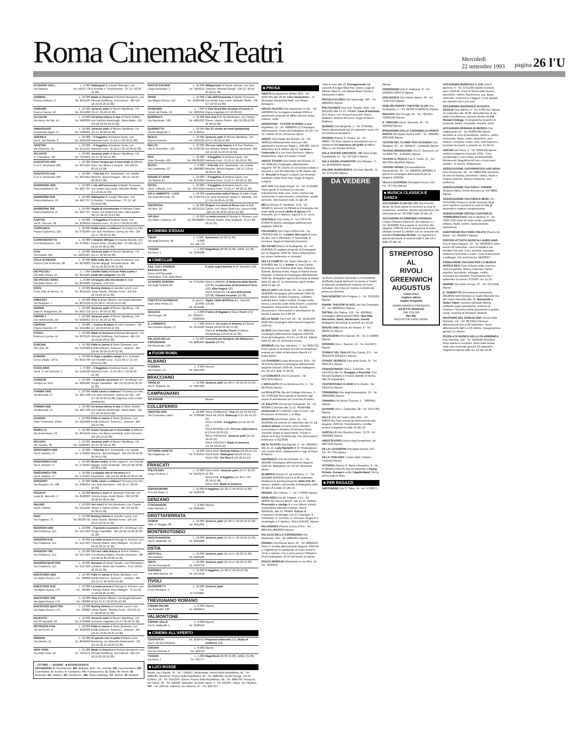Roma Cinema&Teatri
Mercoledì
22 settembre 1993
pagina 26 l'U
| ACADEMY HALL Via Stamira | L. 6.000 Tel. 44237778 | Stalingrad di Joseph Vilsmaier; con D.Horwitz e T.Kretschman - ST (17.30-20-22.30) |
| ADMIRAL Piazza Verbano, 5 | L. 10.000 Tel. 8541195 | Made in America di Richard Benjamin; con Whoopi Goldberg, Ted Danson - BR (16-18.10-20.20-22.30) |
| ADRIANO Piazza Cavour, 22 | L. 10.000 Tel. 3211896 | Jurassic park di Steven Spielberg - FA (15-17.35-20-22.30) |
| ALCAZAR Via Merry del Val, 14 | L. 10.000 Tel. 5880099 | Un'anima divisa in due di Silvio Soldini; con Fabrizio Bentivoglio, Maria Bakò - DR (16-18.10-20.20-22.30) |
| AMBASSADE Accademia Agiati, 57 | L. 10.000 Tel. 5408901 | Jurassic park di Steven Spielberg - FA (15-17.35-20-22.30) |
| AMERICA Via N. del Grande, 6 | L. 10.000 Tel. 5816168 | ○ Il fuggitivo di Andrew Davis; con Harrison Ford - G (15-17.40-20-22.30) |
| ARISTON Via Cicerone, 19 | L. 10.000 Tel. 3212597 | ○ Il fuggitivo di Andrew Davis; con Harrison Ford - G (15-17.35-19.50-22.30) |
| ATLANTIC V. Tuscolana, 745 | L. 10.000 Tel. 7610656 | Jurassic park di Steven Spielberg - FA (15-17.35-20-22.30) |
| AUGUSTUS UNO C.so V. Emanuele 203 | L. 10.000 Tel. 6875455 | Come l'acqua per il cioccolato di Alfonso Arau; con Marco Leonardi - DR (18.15-20.15-22.30) |
| AUGUSTUS DUE C.so V. Emanuele 203 | L. 10.000 Tel. 6875455 | ○ Film blu di K. Kieslowski; con Juliette Binoche, Benoit Regent - DR (17-18.45-20.30-22.30) |
| BARBERINI UNO Piazza Barberini, 25 | L. 10.000 Tel. 4827707 | L'età dell'innocenza di Martin Scorsese; con Daniel Day-Lewis, Michelle Pfeifer - SE (17-19.45-22.30) |
| BARBERINI DUE Piazza Barberini, 25 | L. 10.000 Tel. 4827707 | Stalingrad di Joseph Vilsmaier; con D.Horwitz, T.Kretschman - ST (17.40-20.10-22.30) |
| BARBERINI TRE Piazza Barberini, 25 | L. 10.000 Tel. 4827707 | Voglia di ricominciare di Michael Caton Jones; con Robert De Niro, Ellen Barkin - SE (17.40-20.10-22.30) |
| CAPITOL Via G. Sacconi, 39 | L. 10.000 Tel. 3236619 | ○ Il fuggitivo di Andrew Davis; con Harrison Ford - G (15-17.40-20-22.30) |
| CAPRANICA Piazza Capranica, 101 | L. 10.000 Tel. 6792465 | Hoffa santo o mafioso? di Danny De Vito; con Jack Nicholson, Danny De Vito - DR (15-17.30-20-22.30) |
| CAPRANICHETTA P.za Montecitorio, 125 | L. 10.000 Tel. 6796957 | L'amante bilingue di Vicente Aranda; con Imanol Arias, Ornella Muti - E (VM 18) (17-18.45-20.30-22.30) |
| CIAK Via Cassia, 692 | L. 10.000 Tel. 33251607 | Jurassic park di Steven Spielberg - FA (15-17.35-20-22.30) |
| COLA DI RIENZO Piazza Cola di Rienzo, 88 | L. 10.000 Tel. 6878303 | Mille bolle blu di Leone Pompucci; con Claudio Bigagli, Nicoletta Boris - BR (16.15-18.30-20.30-22.30) |
| DEI PICCOLI Via della Pineta, 15 | L. 7.000 Tel. 8553485 | Charlie Salta e Ciccio Palla contro i pirati del computer (16.30) |
| DEI PICCOLI SERA Via della Pineta, 15 | L. 8.000 Tel. 8553485 | Un'angelo alla mia tavola di Jane Campion - DR (21) |
| EDEN P.zza Cola di Rienzo, 74 | L. 10.000 Tel. 3612449 | Boxing Helena di Jennifer Lynch; con Julian Sands, Sherilyn Fenn - DR (16-18.10-20.20-22.30) |
| EMBASSY Via Stoppani, 7 | L. 10.000 Tel. 8070245 | Tina di Brian Gibson; con Angela Bassett - M (15.30-17.50-20.10-22.30) |
| EMPIRE Viale R. Margherita, 29 | L. 10.000 Tel. 8417719 | Jurassic park di Steven Spielberg - FA (15-17.35-20-22.30) |
| EMPIRE 2 V.le dell'Esercito, 44 | L. 10.000 Tel. 5010652 | Jurassic park di Steven Spielberg - FA (15-17.35-20-22.30) |
| ESPERIA Piazza Sonnino, 37 | L. 10.000 Tel. 5812884 | □ Lezioni di piano di Jane Campion - SE (17-18.50-20.40-22.30) |
| ETOILE Piazza in Lucina, 41 | L. 10.000 Tel. 6876125 | Made in America di Richard Benjamin; con Whoopi Goldberg, Ted Danson - BR (16-18.10-20.20-22.30) |
| EURCINE Via Liszt, 32 | L. 10.000 Tel. 5910986 | Palle in canna di Gene Quintano; con Emilio Estevez, Samuel L. Jackson - BR (16.45-18.50-20.40-22.30) |
| EUROPA Corso d'Italia, 107/a | L. 10.000 Tel. 8555736 | In fuga a quattro zampe di D. Dunham; con Franklin Levy - A (15.30-17.15-19-20.45-22.30) |
| EXCELSIOR Via B. V. del Carmelo, 2 | L. 6.000 Tel. 5292296 | ○ Il fuggitivo di Andrew Davis; con Harrison Ford - G (15.30-17.50-20.10-22.30) |
| FARNESE Campo de' Fiori | L. 10.000 Tel. 6864395 | □ Il grande cocomero di F. Archibugi; con Sergio Castellitto - BR (16.50-18.45-20.35-22.30) |
| FIAMMA UNO Via Bissolati, 47 | L. 10.000 Tel. 4827100 | Hoffa santo o mafioso? di Danny De Vito; con Jack Nicholson, Danny De Vito - DR (17.10-19.50-22.30) (Ingresso solo a inizio spettacolo) |
| FIAMMA DUE Via Bissolati, 47 | L. 10.000 Tel. 4827100 | Un'anima divisa in due di Silvio Soldini; con Fabrizio Bentivoglio, Maria Bakò - DR (17.10-19.50-22.30) |
| GARDEN Viale Trastevere, 244/a | L. 10.000 Tel. 5812848 | Palle in canna di Gene Quintano; con Emilio Estevez, Samuel L. Jackson - BR (16-22.30) |
| GIOIELLO Via Nomentana, 43 | L. 10.000 Tel. 8554149 | Come l'acqua per il cioccolato di Alfonso Arau; con Marco Leonardi, Lumi Cavazos - DR (16.15-22.30) |
| GOLDEN Via Taranto, 36 | L. 10.000 Tel. 70496602 | Jurassic park di Steven Spielberg - FA (15-17.35-20-22.30) |
| GREENWICH UNO Via G. Bodoni, 57 | L. 10.000 Tel. 5745825 | ○ Film blu di K. Kieslowski; con Juliette Binoche, Benoit Régent - DR (16.30-18.30-20.30-22.30) |
| GREENWICH DUE Via G. Bodoni, 57 | L. 10.000 Tel. 5745825 | Bonus malus di Vito Zagarrio; con Claudio Bigagli, Felice Andreasi - DR (16.30-18.30-20.30-22.30) |
| GREENWICH TRE Via G. Bodoni, 57 | L. 10.000 Tel. 5745825 | La doppia vita di Veronica di K. Kieslowski - DR (16.30-18.30-20.30-22.30) |
| GREGORY Via Gregorio VII, 180 | L. 10.000 Tel. 6384652 | Hoffa santo o mafioso? di Danny De Vito; con Jack Nicholson - DR (15-17.30-20-22.30) |
| HOLIDAY Largo B. Marcello, 1 | L. 10.000 Tel. 8548326 | Benny e Joon di Jeremiah Chechik; con Johnny Depp, Aidan Quinn - SE (16.30-18.30-20.30-22.30) |
| INDUNO Via G. Induno | L. 10.000 Tel. 5812495 | Hot shot 2 di Jim Abrahams; con Charlie Sheen e Valeria Golino - BR (16-18.30-20.30-22.30) |
| KING Via Fogliano, 37 | L. 10.000 Tel. 86206732 | Boxing Helena di Jennifer Lynch; con Julian Sands, Sherilyn Fenn - DR (16-18.15-20.20-22.30) |
| MADISON UNO Via Chiabrera, 121 | L. 10.000 Tel. 5417926 | □ Il grande cocomero di F. Archibugi; con Sergio Castellitto - BR (16.45-18.40-20.30-22.30) |
| MADISON DUE Via Chiabrera, 121 | L. 10.000 Tel. 5417923 | La metà oscura di George A. Romero; con Thimoty Hutton, Amy Madigan - G (16.15-18.20-20.25-22.30) |
| MADISON TRE Via Chiabrera, 121 | L. 10.000 Tel. 5417926 | Chi non salta bianco è di Ron Shelton; con Wesley Snipes, Woody Harrelson - BR (16.30-18.30-20.30-22.30) |
| MADISON QUATTRO Via Chiabrera, 121 | L. 10.000 Tel. 5417926 | Gunmen di Daran Sarafin; con Christopher Lambert, Mario Van Peebles - A (17-18.45-20.35-22.30) |
| MAESTOSO UNO Via Appia Nuova, 176 | L. 10.000 Tel. 786086 | Palle in canna di Gene Quintano; con Emilio Estevez, Samuel L. Jackson - BR (15.15-17.40-20.05-22.30) |
| MAESTOSO DUE Via Appia Nuova, 176 | L. 10.000 Tel. 786086 | La metà oscura di George A. Romero; con Thimoty Hutton, Amy Madigan - G (15.15-17.40-20.05-22.30) |
| MAESTOSO TRE Via Appia Nuova, 176 | L. 10.000 Tel. 786086 | Tina di Brian Gibson; con Angela Bassett - M (15.15-17.40-20.05-22.30) |
| MAESTOSO QUATTRO Via Appia Nuova, 176 | L. 10.000 Tel. 786086 | Boxing Helena di Jennifer Lynch; con Julian Sands, Sherilyn Fenn - DR (15.15-17.40-20.05-22.30) |
| MAJESTIC Via SS.Apostoli, 20 | L. 10.000 Tel. 6794908 | Jurassic park di Steven Spielberg - FA (versione originale) (15-17.35-20-22.30) |
| METROPOLITAN Via del Corso, 8 | L. 10.000 Tel. 3200933 | Palle in canna di Gene Quintano; con Emilio Estevez, Samuel L. Jackson - BR (16.45-19.05-20.35-22.30) |
| MIGNON Via Viterbo, 11 | L. 10.000 Tel. 8559493 | Di questo non si parla di Maria Luisa Bemberg; con Marcello Mastroianni - SA (16.15-18.15-20.20-22.30) |
| NEW YORK Via delle Cave, 44 | L. 10.000 Tel. 7810271 | Made in America di Richard Benjamin; con Whoopi Goldberg, Ted Danson - BR (16-18.10-20.20-22.30) |
□ OTTIMO - ○ BUONO - ■ INTERESSANTE
DEFINIZIONI. A: Avventuroso; BR: Brillante; D.A.: Dis. animati. DO: Documentario; DR: Drammatico; E: Erotico; F: Fantastico. FA: Fantascienza; G: Giallo; H: Horror; M: Musicale; SA: Satirico. SE: Sentiment.; SM: Storico-Mitolog.; ST: Storico; W: Western
| NUOVO SACHER Largo Ascianghi, 1 | L. 10.000 Tel. 5818116 | Wittgenstein di Derek Jarman; con Karl Johnson, Michael Gough - DR (17-18.50-20.40-22.30) |
| PARIS Via Magna Grecia, 112 | L. 10.000 Tel. 70496568 | L'età dell'innocenza di Martin Scorsese; con Daniel Day Lewis, Michelle Pfeifer - SE (17-19.50-22.30) |
| PASQUINO Vicolo del Piede, 19 | L. 7.000 Tel. 5803622 | A Few Good Men (Codice d'onore) (in lingua originale) (17-19.30-22) |
| QUIRINALE Via Nazionale, 190 | L. 10.000 Tel. 4882653 | Hot shot 2 di Jim Abrahams; con Charlie Sheen, Valeria Golino - BR (16.30-18.30-20.30-22.30) |
| QUIRINETTA Via M. Minghetti, 5 | L. 10.000 Tel. 6790012 | Ore 21 serata ad inviti (anteprima) |
| REALE Piazza Sonnino | L. 10.000 Tel. 5810234 | Jurassic park di Steven Spielberg - FA (15-17.35-20-22.30) |
| RIALTO Via IV Novembre, 156 | L. 10.000 Tel. 6790763 | Chi non salta bianco è di Ron Shelton; con Wesley Snipes, Woody Harrelson - BR (16.10-18.15-20.20-22.30) |
| RITZ Viale Somalia, 109 | L. 10.000 Tel. 86205683 | ○ Il fuggitivo di Andrew Davis; con Harrison Ford - G (15-17.40-20-22.30) |
| RIVOLI Via Lombardia, 23 | L. 6.000 Tel. 4880883 | ○ Film blu di K. Kieslowski; con Juliette Binoche, Benoit Régent - DR (17-18.45-20.30-22.30) |
| ROUGE ET NOIR Via Salaria 31 | L. 10.000 Tel. 8554305 | ○ Il fuggitivo di Andrew Davis; con Harrison Ford - G (15-17.40-20-22.30) |
| ROYAL Via E. Filiberto, 175 | L. 10.000 Tel. 70474549 | ○ Il fuggitivo di Andrew Davis; con Harrison Ford - G (15-17.40-20-22.30) |
| SALA UMBERTO - LUCE Via Della Mercede, 50 | L. 10.000 Tel. 6794753 | La prossima volta il fuoco di Fabio Carpi; con Jean Rochefort, Marie C. Barrault - DR (17.15-19-20.45-22.30) |
| UNIVERSAL Via Bari, 18 | L. 10.000 Tel. 44231216 | Dragon. La storia di Bruce Lee di Rob Cohen; con Jason Scott Lee, Lauren Holly - BR (15.30-18.05-20.15-22.30) |
| VIP-SDA Via Galla e Sidama, 20 | L. 10.000 Tel. 86208806 | La metà oscura di George A. Romero; con Thimoty Hutton, Amy Madigan - G (17.30-20-22.20) |
■ CINEMA D'ESSAI
| TIBUR Via degli Etruschi, 40 | L. 5.000-4.000 Tel. 495776 | Americani (16.30-22.30) |
| TIZIANO Via Reni, 2 | L. 5.000 Tel. 3236588 | Magnificat (20.30-22.30); J.F.K. (21.30) |
■ CINECLUB
| ASS. CULT. FRANCO BASAGLIA '84 Parco dell'Ospedale Psichiatrico S.M. della Pietà | | Il cielo sopra Berlino di W. Wenders (20) |
| AZZURRO SCIPIONI Via degli Scipioni 84 | Tel. 3701094 | SALA LUMIERE: Il fantasma della libertà (18.30); La passione di Giovanna D'Arco (20); Alba tragica (22) SALA CHAPLIN: La sera della prima (20.30); Edoard secondo (22.30) |
| CINETECA NAZIONALE Viale della Pineta 15 | (5 spet./L. 10.000) Tel. 8553485 | Vaghe stelle dell'Orsa di L. Visconti (18.30) |
| GRAUCO Via Perugia, 34 | L. 6.000 Tel. 7824167-70300199 | Il ladro di Bagdad di Raoul Walsh (21) |
| IL LABIRINTO Via Pompeo Magno, 27 | L. 7.000 Tel. 3216283 | SALA A: Un cuore in inverno di Claude Sautet (18.30-20.30-22.30) SALA B: ■ Samba Traoré di Idrissa Ouvedraogo (19-20.45-22.30) |
| PALAZZO DELLE ESPOSIZIONI Via Nazionale, 194 | L. 12.000 Tel. 4885465 | Concerto per Sarajevo del Balanescu Quartet (20.45) |
■ FUORI ROMA
ALBANO
| FLORIDA Via Cavour, 13 | L. 6.000 Tel. 9321339 | Riposo |
BRACCIANO
| VIRGILIO Via S. Negretti, 44 | L. 10.000 Tel. 9987996 | Jurassic park (15.30-17.50-20.10-22.30) |
CAMPAGNANO
| SPLENDOR | | Riposo |
COLLEFERRO
| ARISTON UNO Via Consolare Latina | L. 10.000 Tel. 9700588 | SALA CORBUCCI: Tina (15.45-18-20-22) SALA DE SICA: Robocop 3 (15.45-18-20-22) SALA LEONE: Il fuggitivo (15.45-18-20-22) SALA ROSSELLINI: Chi non salta bianco è (15.45-18-20-22) SALA TOGNAZZI: Jurassic park (15.45-18-20-22) SALA VISCONTI: Made in America (15.45-18-20-22) |
| VITTORIO VENETO Via Artigianato, 47 | L. 10.000 Tel. 9781015 | SALA UNO: Boxing Helena (18-20-22.15) SALA DUE: Stalingrad (18-20-22.15) SALA TRE: Hot Shot 2 (18-20-22.15) |
FRASCATI
| POLITEAMA Largo Panizza, 5 | L. 10.000 Tel. 9420479 | SALA UNO: Jurassic park (15-17.35-20-22.30) SALA DUE: Il fuggitivo (15.30-17.50-20.10-22.30) SALA TRE: Made in America |
| SUPERCINEMA P.za del Gesù, 9 | L. 10.000 Tel. 9420193 | Il fuggitivo (15.30-17.50-20.10-22.30) |
GENZANO
| CYNTHIANUM Viale Mazzini, 5 | L. 6.000 Tel. 9364484 | Riposo |
GROTTAFERRATA
| VENERI Viale 1° Maggio, 86 | L. 10.000 Tel. 9411301 | Jurassic park (15.30-17.50-20.10-22.30) |
MONTEROTONDO
| NUOVO MANCINI Via G. Matteotti, 53 | L. 10.000 Tel. 9001888 | Jurassic park (15.35-17.40-19.45-22.00) |
OSTIA
| KRYSTALL Via Pallottini | L. 10.000 Tel. 5603186 | Jurassic park (15.15-17.35-20-22.30) |
| SISTO Via dei Romagnoli | L. 10.000 Tel. 5610750 | Jurassic park (15.15-17.35-20-22.30) |
| SUPERGA V.le della Marina, 44 | L. 10.000 Tel. 5672528 | Il fuggitivo (15.30-17.50-20-22.30) |
TIVOLI
| GIUSEPPETTI P.zza Nicodemi, 5 | L. 10.000 Tel. 0774/20087 | Jurassic park |
TREVIGNANO ROMANO
| CINEMA PALMA Via Garibaldi, 100 | L. 6.000 Tel. 9999014 | Riposo |
VALMONTONE
| CINEMA VALLE Via G. Matteotti, 2 | L. 6.000 Tel. 9590523 | Riposo |
■ CINEMA ALL'APERTO
| CINEPORTO Via A. da San Giuliano | Tel. 3204515 | Proposta indecente (21); Body of evidence (24) |
| ESEDRA Via del Viminale 9 | L. 8.000 Tel. 483754 | Riposo |
| TIZIANO Via Reni, 2 | L. 5.000 Tel. 392777 | Magnificat (20.30-22.30); J.F.K. (21.30) |
■ LUCI ROSSE
Aquila, via L'Aquila, 74 - Tel. 7594951. Modernetta, Piazza della Repubblica, 44 - Tel. 4880285. Moderno, Piazza della Repubblica, 45 - Tel. 4880285. Moulin Rouge, Via M. Corbino, 23 - Tel. 5562350. Odeon, Piazza della Repubblica, 48 - Tel. 4884760. Pussycat, via Cairoli, 96 - Tel. 446496. Splendid, via delle Vigne, 4 - Tel. 620205. Ulisse, via Tiburtina, 380 - Tel. 433744. Volturno, via Volturno, 37 - Tel. 4827557.
■ PROSA
ABACO (Lungotevere Mellini 33/A - Tel. 3204705) Alle 20.30. Caro Gioacchino... di Giuseppe Gioacchino Belli; con Gianni Bonagura.
ARCES-TEATRO (Via Napoleone III 4/E - Tel. 4466869) Per la stagione teatrale 93/94 si esaminano proposte di affitto sala per prosa, cabaret, canto.
ARGENTINA - TEATRO DI ROMA (Largo Argentina, 52 - Tel. 68804601-2) Campagna abbonamenti. Orario del botteghino 10-14 e 15-19, sabato 10-14, domenica riposo.
ARGOT (Via Natale del Grande, 21 - Tel. 5898111) Abbonamento unico per otto spettacoli e sconti per Stage L. 100.000. Dal 25 settembre al 14 ottobre alle 21. La luna e l'asteroide di e con Vera Gemma e Valerio Mastandrea; regia di Luciano Curreli.
ARGOT STUDIO (Via Natale del Grande, 27 - Tel. 5898111) Campagna abbonamenti stagione '93-'94. Orario 15-19 escluso sabato e domenica. Dal 30 settembre al 30 ottobre alle 21. Bruciati di Angelo Longoni; con Amanda Sandrelli e Blas Roca Rey. Regia di Angelo Longoni.
AUT AUT (Via degli Zingari, 52 - Tel. 4743430) Sono aperte le iscrizioni ai corsi per impostazione della voce, mimo, tecnica del movimento in palcoscenico, recitazione, analisi del testo. Informazioni dalle 15 alle 20.
BELLI (Piazza S. Apollonia, 11/A - Tel. 5894875) Venerdì 24 PRIMA la Compagnia del teatro Belli presenta Bella di giorno di E. Antonelli; con F. Bianco; regia di C. E. Lerici.
CENTRALE (Via Celsa, 6 - Tel. 6797270-6785879) Aperta campagna abbonamenti stagione 1993-94
COLOSSEO (Via Capo d'Africa 5/A - Tel. 7004932) Alle 21. Lontano dal cuore di Luca De Bei; con F. Albanese, P. Sassanelli, G. Ferraiola. Regia di Marinella Anaclerio.
DEI SATIRI (Piazza di Grottapinta, 19 - Tel. 6540956) Si vagliano proposte di Compagnie per la Stagione 1993-94. Sala a disposizione per prove conferenze e convegni.
DELLA COMETA (Via Teatro Marcello, 4 - Tel. 6784380) Alle 21. L'Atelier di Jean Calude Grumberg; con Claudia della Seta, Giannina Salvetti, Barbara Porta. Regia di Patrick Rossi Gastaldi. Continua la Campagna abbonamenti 1993-94. Botteghino aperto dal lunedì al sabato dalle 10 alle 13. La domenica e giorni festivi dalle 10 alle 13.
DELLE ARTI (Via Sicilia, 59 - Tel. 4743564-4818598) Campagna abbonamenti 1993-94: Beppe Barra, Renato Campese, Collettivo Isabella Mora, Della Frediani, Gruppo Della Rocca, Lucrezia Lante della Rovere, Leopoldo Mastelloni, Alessandra Panelli, Grazia Scuccimarra. Informazioni e prenotazioni da lunedì a sabato ore 9.30-18.
DELLE MUSE (Via Forlì, 43 - Tel. 44231300-8440749) Campagna abbonamenti stagione 1993-94.
ELISEO (Via Nazionale, 183 - Tel. 4882114) Campagna abbonamenti stagione 1993-94. Orari del botteghino 10-13 e 14.30-19. Sabato dalle 10 alle 13, domenica chiuso.
GROPIUS (Via San Telesforo, 7 - Tel. 6382791) Sono aperte le iscrizioni ai corsi di formazione teatrale per attori al laboratorio Brecht e il teatro Epico.
LA CHANSON (Largo Brancaccio, 82/A - Tel. 4873164) Aperta la campagna abbonamenti stagione teatrale 1993-94. Orario botteghino ore 10-13 e dalle 15.30-20.
LA COMUNITÀ (Via G.Zanazzo - Tel. 5817413) Riposo
L'ARCILIUTO (P.zza Montevecchio, 5 - Tel. 6879419) Riposo
LA SCALETTA (Via del Collegio Romano, 1 - Tel. 6783148) Sono aperte le iscrizioni agli esami di ammissione per la scuola di teatro.
LE SALETTE (Vicolo del Campanile, 14 - Tel. 6833867) Domani alle 21.15. PRIMA Gli innamorati di C.Goldoni; regia A.Duse, con M.Faraoni, M.Adorisio, L.di Majo.
MANZONI (Via Monte Zebio, 14 - Tel. 3223634) Da venerdì 24 settembre alle 21. La vedova allegra di Franz Lehar; Maestro concertatore e direttore d'orchestra Paolo Tariciotti. Regia di David Aprile. Il teatro è dotato di di aria condizionata. Per informazioni telefonare al 3223630.
META TEATRO (Via Mameli, 5 - Tel. 5895807) Alle 21.15. Lady Macbeth di W. Shakespeare; con Lavinio Grizi, adattamento e regia di Pippo di Marca.
NAZIONALE (Via del Viminale, 51 - Tel. 485498) Campagna abbonamenti stagione 1993-94. Botteghino ore 10-19, domenica riposo.
OLIMPICO (Piazza G. da Fabriano, 17 - Tel. 3234890-3234936) Dal 25 al 30 settembre Mediascena Europa presenta: Italia Arte 93 danza e balletto, prevendita al botteghino dalle 10 alle 13 e dalle 16 alle 19.
ORIONE (Via Tortona, 7 - Tel. 776960) Riposo
OROLOGIO (Via de' Filippini, 17/a - Tel. 68308735) SALA CAFFE': alle 21.15. PRIMA. Prosciutto e castigo di e con Vittorio Viviani; al pianoforte Silvestro Pontani. SALA GRANDE: alle 21. PRIMA. Eclissi di Francesco Ventimiglia; con G. Colangeli, S. Colombari, C. Cornello, D. Romano. Regia di F. Ventimiglia e P. Barbieri. SALA ORFEO: Riposo
PALANONES (Piazza Conca D'Oro - Tel. 8861455-8862009) Riposo
PALAZZO DELLE ESPOSIZIONI (Via Nazionale, 194 - Tel. 4885465) Riposo
PARIOLI (Via Giosuè Borsi, 20 - Tel. 8083523) Sono in vendita abbonamenti stagione 1993-94 e i biglietti per lo spettacolo di Paolo Rossi in «Pop e rebelot» che si terrà presso l'Olimpico. Orario botteghino 10-19 dal lunedì al sabato.
PIAZZA MORGAN (Ristorante in via Siria, 14 - Tel. 7856953)
Tutte le sere alle 22. Provagenerale dai racconti di Edgar Allan Poe, testo e regia di Alberto Macchi; con Massimiliano Carrisi e Alessandro Fabbri.
PICCOLO ELISEO (Via Nazionale, 183 - Tel. 4885095) Riposo
POLITECNICO (Via G.B. Tiepolo, 13/A - Tel. 3611501) Alle 21.15. PRIMA. Casa di bambola di H. Ibsen; con Teresa Pascarelli, Marco Maltauro, Mimma Mercurio. Regia di Marco Maltauro.
QUIRINO (Via Minghetti, 1 - Tel. 6794585) Nuovi abbonamenti dal 23 settembre orario 10-19 esclusa la domenica.
ROSSINI (Piazza S. Chiara, 14 - Tel. 68802770) Sono aperte le prenotazioni per lo spettacolo Er marchese del grillo di Alfiero Alfieri e con Renato Merlino.
SALA TEATRO CIRCOSCR. VIII (Viale Duilio Cambellotti, 11 - Tel. 2071867) Riposo
SALA VIASPLATAPERTRE (Via Slataper, 3 - Tel. 853000956) Riposo
SALONE MARGHERITA (Via Due Macelli, 75 - Tel. 6791439) Riposo
DA VEDERE
Un flauto (Daniela Valcasali) e un pianoforte (Raffaella Zagni) apriranno la serata al Teatro di Marcello presentando musiche di Franz Schubert. Poi il duo Di Cristina e Gobbi alle prese con Brahms
SAN GENESIO (Via Podgora, 1 - Tel. 3223432) Riposo
SNARK THEATRE PLACE (Via Del Consolato, 10 - Tel. 68804551) Riposo
SISTINA (Via Sistina, 129 - Tel. 4826841) Campagna abbonamenti 93/94. Oba Oba, Massimini, Banfi, Montesano, Dorelli. Botteghino dal lunedì al venerdì ore 10-18.
SPAZIO UNO (Vicolo dei Panieri, 3 - Tel. 5896974) Riposo
SPAZIOZERO (Via Galvani, 65 - Tel. 5743089) Riposo
SPERONI (Via L. Speroni, 13 - Tel. 4112287) Riposo
STABILE DEL GIALLO (Via Cassia, 871 - Tel. 30311078-30311107) Riposo
STANZE SEGRETE (Via della Scala, 25 - Tel. 5896787) Riposo
TENDASTRISCE (Via C. Colombo - Tel. 5415521) Alle 21. Omaggio a Piazzolla. Con Richard Galliano e il nuovo Balletto di Roma. Alle 23 Dopoteatro.
TEATROTENDA CLODIO (P.le Clodio - Tel. 5415521) Riposo
TORDINONA (Via degli Acquasparta, 16 - Tel. 68805890) Riposo
TRIANON (Via Muzio Scevola, 1 - 7880985) Riposo
ULPIANO (Via L. Calamatta, 38 - Tel. 3223730) Riposo
VALLE (Via del Teatro Valle 23/a - Tel. 68803794) Sono iniziati gli abbonamenti alla stagione 1993-94. Prenotazioni e vendita presso la biglietteria dalle 10 alle 19.
VASCELLO (Via Giacinto Carini, 72/78 - Tel. 5809389) Riposo
VIDEOTEATRO (Vicolo degli Amatriciani, tel. 6867610) Riposo
VILLA LAZZARONI (Via Appia Nuova, 522 - Tel. 787791) Riposo
VILLA TORLONIA (Teatro delle Fontane - Frascati) Riposo
VITTORIA (Piazza S. Maria Liberatrice, 8 - Tel. 5740598-5740170) Dal 28 settembre I Flying Pickets, Europe's n.1A, Capella Band. Per la prima volta in Italia.
■ PER RAGAZZI
ANFITRIONE (Via S. Saba, 24 - tel. 5750827)
Riposo
CRISOGONO (Via S. Gallicano, 8 - Tel. 5280945-536575) Riposo
DON BOSCO (Via Publio Valerio, 63 - Tel. 71587612) Riposo
ENGLISH PUPPET THEATRE CLUB (Via Grottapinta, 2 - Tel. 6879670-5896201) Riposo
GRAUCO (Via Perugia, 34 - Tel. 7822311-70300199) Riposo
IL TORCHIO (Via E. Morosini, 16 - Tel. 582049) Riposo
IPPODROMO DELLE CAPANNELLE-PARCO GIOCHI (Via Appia Nuova 1245 - Tel. 2005892-2005268) Riposo
TEATRO DEL CLOWN TATA DI OVADA (Via Glasgow, 32 - Tel. 9949116 - Ladispoli) Riposo
TEATRO MONGIOVINO (Via G. Genocchi, 15 - Tel 8601733 - 5139405) Riposo
TEATRO S. PAOLO (Via S. Paolo, 12 - Tel. 5817004-5814042) Riposo
TEATRO VERDE (Circonvallazione Gianicolense, 10 - Tel. 5882034-5896085) È aperta la campagna abbonamenti per la stagione 1993/94.
VILLA LAZZARONI (Via Appia Nuova, 522 - Tel. 787791) Riposo
■ MUSICA CLASSICA E DANZA
ACCADEMIA CLAN DEI 100 (Via Romolo Gessi, 8) Sono aperte le iscrizioni ai corsi di recitazione, ortofonia, dizione psicotecnica. Per informazioni tel. 3972005 dalle 10 alle 16.
ACCADEMIA FILARMONICA ROMANA (Teatro Olimpico Piazza G. da Fabriano 17 - Tel. 3234890) Sono aperte le iscrizioni alla stagione 1993-94 che si inaugurerà al teatro Olimpico lunedì 11 ottobre con un concerto del pianista Sviatoslav Richter. La segreteria è aperta dal lunedì al venerdì dalle 9 alle 13 e dalle 16 alle 19.
STREPITOSO AL
RIVOLI
GREENWICH
AUGUSTUS
Leone d'oro
migliore attrice
miglior fotografia
MARIN KARMITZ PRESENTA
JULIETTE BINOCHE
TRE COLORI
film Blu
KRZYSZTOF KIESLOWSKI
ACCADEMIA MUSICALE C.S.M. (Via G. Bazzoni, 3 - Tel. 3701269) Aperte iscrizioni anno 1993-94. Corsi di Storia della musica, pianoforte, violino, fisarmonica, sax, flauto, clarinetto, canto lirico e leggero. Corsi gratuiti per bambini dai 4 ai 8 anni.
ACCADEMIA NAZIONALE DI SANTA CECILIA (Via Vittoria, 6 - Tel. 6780742) Sabato 25 settembre alle 20.30. All'Auditorium di via della Conciliazione concerto diretto da Cal Stewart Kellogg. In programma musiche di Donizetti, Bellini, Ponchielli, Rossini, Verdi.
ACCADEMIA ROMANA DI MUSICA (Via Tagliamento 25 - Tel. 85300789) Aperte iscrizioni ai corsi di pianoforte, chitarra, violino, violoncello, flauto, canto, sassofono, jazz, tastiere, computer music, coro. Informazioni e iscrizioni da lunedì a venerdì ore 15.30-19.
ARCUM (Via Stura, 1 - Tel. 5004168) Aperte audizioni stagione musicale 1994 - Coro (amatoriale) e voci soliste (professionisti) - Monteverdi: Magnificat A8 voci e brani sacri solistici - O Vecchi, Anfiparnaso.
ASSOCIAZIONE CHITARRISTICA ARS NOVA (Via Crescenzio, 58 - Tel. 68801350) Iscrizioni ai corsi di chitarra, pianoforte, violino, flauto e materie teoriche, Musica d'insieme, coro polifonico.
ASSOCIAZIONE CULTURA F. CHOPIN (Palazzo Altieri, Oriolo Romano tel. 5073889) Riposo
ASSOCIAZIONE CULTURALE MUGI (Tel. 37515635) Presso lo studio musicale Mugi sono aperte le iscrizioni ai corsi di tutti gli strumenti e materie complementari.
ASSOCIAZIONE PICCOLI CANTORI DI TORRESPACCATA (Via A. Barbosi, 6 - Tel. 23267153) Corsi di canto corale, pianoforte, chitarra, flauto, violino, danza teatrale, animazione.
AUDITORIUM RAI FORO ITALICO (Piazza de Bosis - Tel. 5818607) Riposo
CENTRO ATTIVITÀ MUSICALI AURELIANO (Via di Vigna Rigacci, 13 - Tel. 58203397) Inizio lezioni 30 settembre, corsi di didattica per bambini 3-8 anni. Coro: bambini, giovanile, polifonico femminile e misto. Corsi di strumento e solfeggio. Per iscrizioni tel. 58203397.
FONDAZIONE ITALIANA PER LA MUSICA ANTICA SIFD Corsi di flauto dritto, traverso, viola da gamba, ritmica, Dalcroze, Danze popolari, pianoforte, solfeggio, violino, orchestra per bambini. Prenotazioni dal 7 settembre al numero 3729667 ore 15-19.
GHIONE (Via delle Fornaci, 37 - Tel. 6372294) Riposo
IL TEMPIETTO (Prenotazioni telefoniche 4814800) Notti Romane al Teatro Marcello (via del Teatro Marcello) Alle 21. Barcarolle e Sedici Valzer. Daniela Valcasali (flauto), Raffaella Zagni (pianoforte), Roberta Di Cristina e Susanna Gobbi (pianoforte a quattro mani), musiche di Schubert, Brahms.
ORATORIO DEL GONFALONE (Vicolo della Scimmia, 1/b - Tel. 6875952) Rinnovo abbonamenti fino al 30 settembre. Nuovi abbonamenti dall'1 al 10 ottobre. Inaugurazione giovedì 21 ottobre.
SCUOLA DI MUSICA DELLA FILARMONICA (Via Flaminia, 118 - Tel. 3226590-3614354) Sono aperte le iscrizioni. Inizio delle lezioni nelle aule rinnovate giovedì 23 settembre. Segreteria aperta dalle ore 16 alle 19.30.